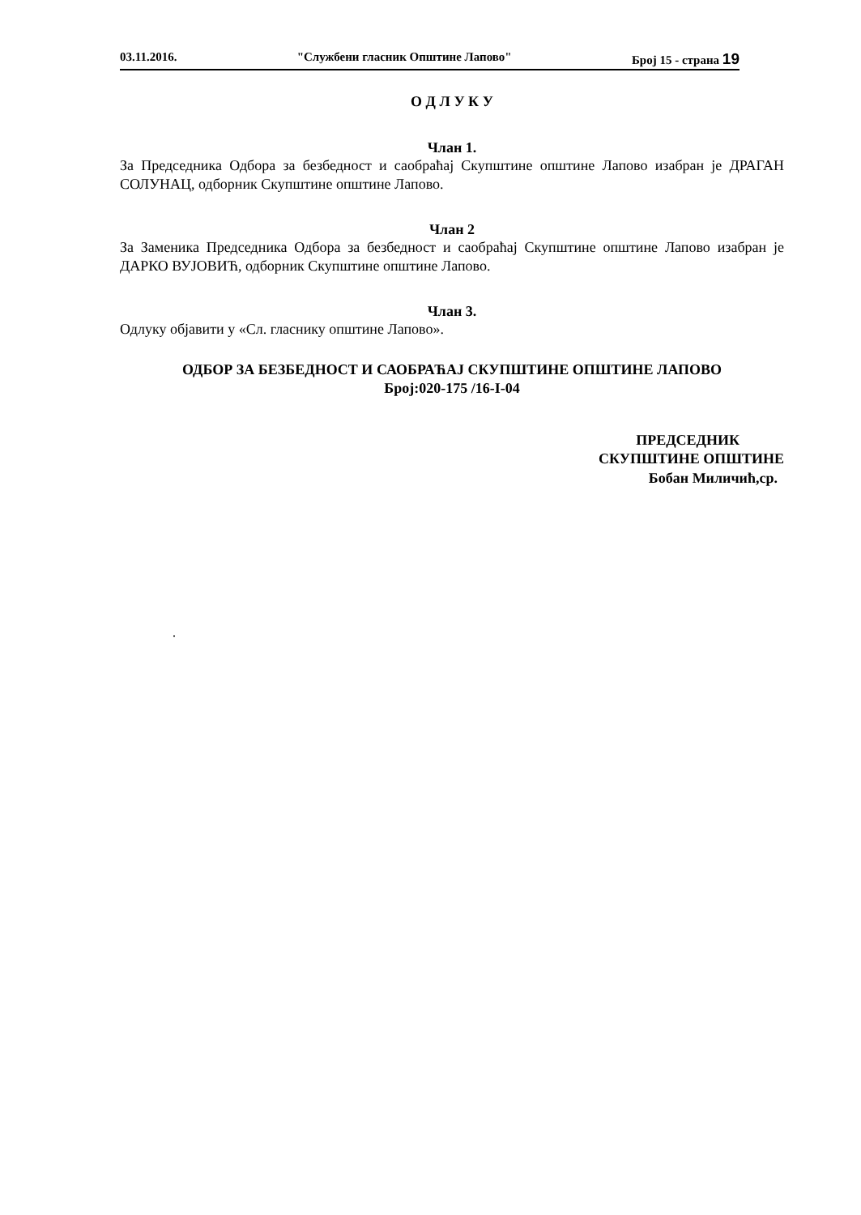03.11.2016. "Службени гласник Општине Лапово" Број 15 - страна 19
О Д Л У К У
Члан 1.
За Председника Одбора за безбедност и саобраћај Скупштине општине Лапово изабран је ДРАГАН СОЛУНАЦ, одборник Скупштине општине Лапово.
Члан 2
За Заменика Председника Одбора за безбедност и саобраћај Скупштине општине Лапово изабран је ДАРКО ВУЈОВИЋ, одборник Скупштине општине Лапово.
Члан 3.
Одлуку објавити у «Сл. гласнику општине Лапово».
ОДБОР ЗА БЕЗБЕДНОСТ И САОБРАЋАЈ СКУПШТИНЕ ОПШТИНЕ ЛАПОВО
Број:020-175 /16-I-04
ПРЕДСЕДНИК
СКУПШТИНЕ ОПШТИНЕ
Бобан Миличић,ср.
.